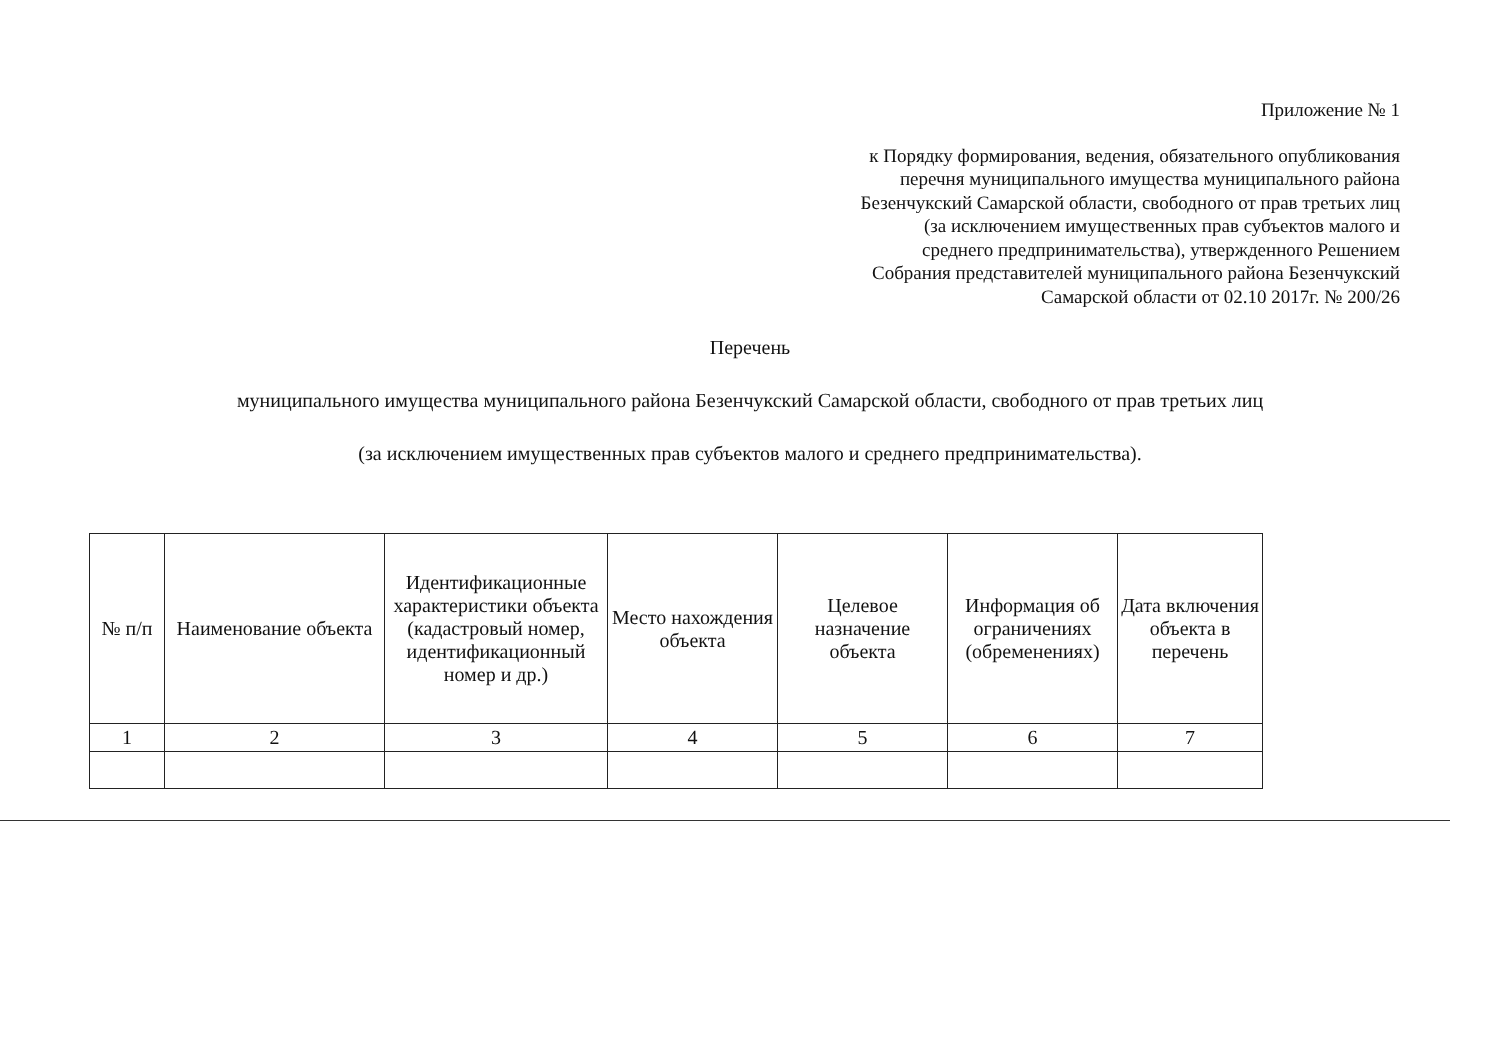Приложение № 1
к Порядку формирования, ведения, обязательного опубликования перечня муниципального имущества муниципального района Безенчукский Самарской области, свободного от прав третьих лиц (за исключением имущественных прав субъектов малого и среднего предпринимательства), утвержденного Решением Собрания представителей муниципального района Безенчукский Самарской области от 02.10 2017г. № 200/26
Перечень
муниципального имущества муниципального района Безенчукский Самарской области, свободного от прав третьих лиц
(за исключением имущественных прав субъектов малого и среднего предпринимательства).
| № п/п | Наименование объекта | Идентификационные характеристики объекта (кадастровый номер, идентификационный номер и др.) | Место нахождения объекта | Целевое назначение объекта | Информация об ограничениях (обременениях) | Дата включения объекта в перечень |
| --- | --- | --- | --- | --- | --- | --- |
| 1 | 2 | 3 | 4 | 5 | 6 | 7 |